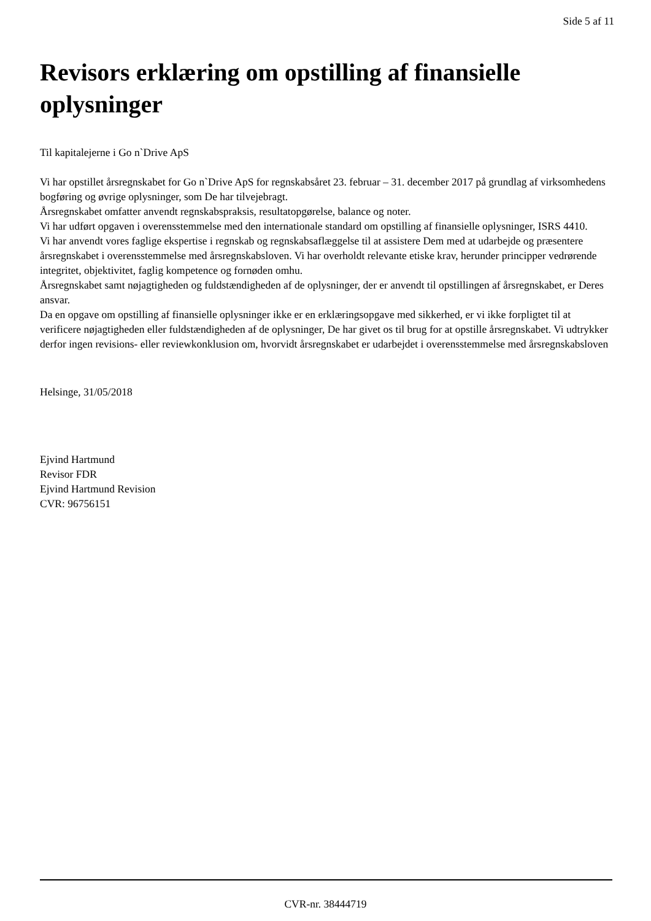Side 5 af 11
Revisors erklæring om opstilling af finansielle oplysninger
Til kapitalejerne i Go n`Drive ApS
Vi har opstillet årsregnskabet for Go n`Drive ApS for regnskabsåret 23. februar – 31. december 2017 på grundlag af virksomhedens bogføring og øvrige oplysninger, som De har tilvejebragt.
Årsregnskabet omfatter anvendt regnskabspraksis, resultatopgørelse, balance og noter.
Vi har udført opgaven i overensstemmelse med den internationale standard om opstilling af finansielle oplysninger, ISRS 4410.
Vi har anvendt vores faglige ekspertise i regnskab og regnskabsaflæggelse til at assistere Dem med at udarbejde og præsentere årsregnskabet i overensstemmelse med årsregnskabsloven. Vi har overholdt relevante etiske krav, herunder principper vedrørende integritet, objektivitet, faglig kompetence og fornøden omhu.
Årsregnskabet samt nøjagtigheden og fuldstændigheden af de oplysninger, der er anvendt til opstillingen af årsregnskabet, er Deres ansvar.
Da en opgave om opstilling af finansielle oplysninger ikke er en erklæringsopgave med sikkerhed, er vi ikke forpligtet til at verificere nøjagtigheden eller fuldstændigheden af de oplysninger, De har givet os til brug for at opstille årsregnskabet. Vi udtrykker derfor ingen revisions- eller reviewkonklusion om, hvorvidt årsregnskabet er udarbejdet i overensstemmelse med årsregnskabsloven
Helsinge, 31/05/2018
Ejvind Hartmund
Revisor FDR
Ejvind Hartmund Revision
CVR: 96756151
CVR-nr. 38444719